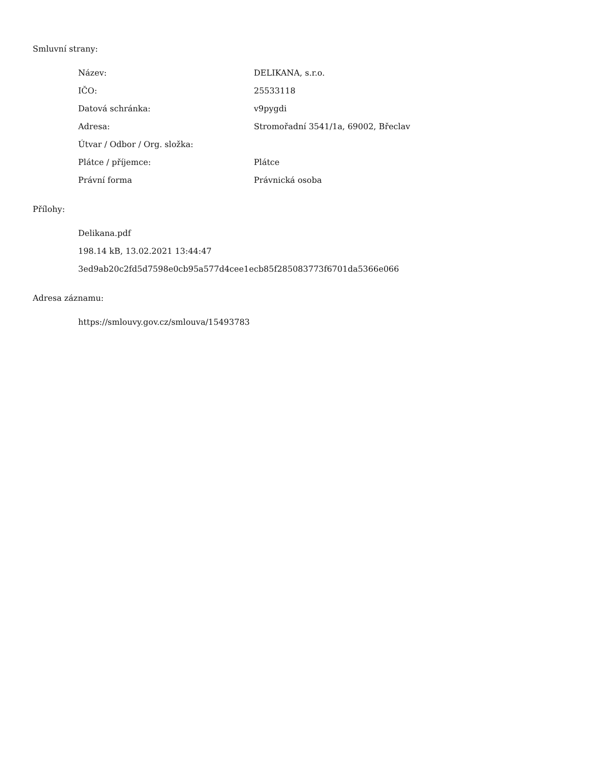Smluvní strany:
| Název: | DELIKANA, s.r.o. |
| IČO: | 25533118 |
| Datová schránka: | v9pygdi |
| Adresa: | Stromořadní 3541/1a, 69002, Břeclav |
| Útvar / Odbor / Org. složka: | |
| Plátce / příjemce: | Plátce |
| Právní forma | Právnická osoba |
Přílohy:
Delikana.pdf
198.14 kB, 13.02.2021 13:44:47
3ed9ab20c2fd5d7598e0cb95a577d4cee1ecb85f285083773f6701da5366e066
Adresa záznamu:
https://smlouvy.gov.cz/smlouva/15493783